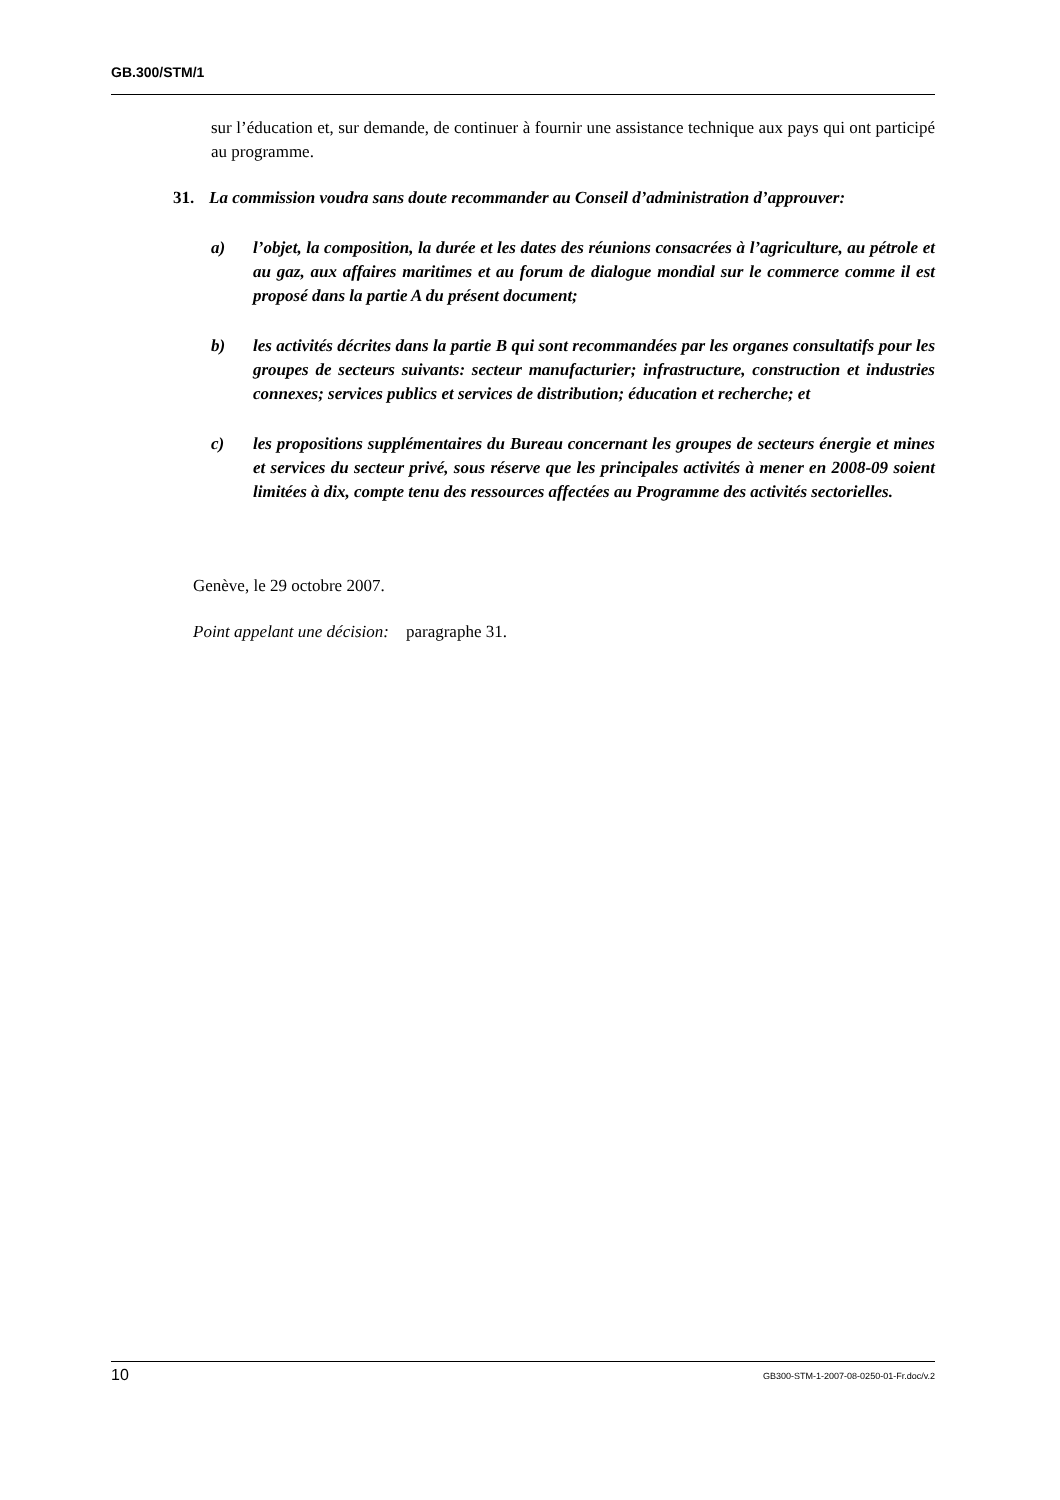GB.300/STM/1
sur l’éducation et, sur demande, de continuer à fournir une assistance technique aux pays qui ont participé au programme.
31. La commission voudra sans doute recommander au Conseil d’administration d’approuver:
a) l’objet, la composition, la durée et les dates des réunions consacrées à l’agriculture, au pétrole et au gaz, aux affaires maritimes et au forum de dialogue mondial sur le commerce comme il est proposé dans la partie A du présent document;
b) les activités décrites dans la partie B qui sont recommandées par les organes consultatifs pour les groupes de secteurs suivants: secteur manufacturier; infrastructure, construction et industries connexes; services publics et services de distribution; éducation et recherche; et
c) les propositions supplémentaires du Bureau concernant les groupes de secteurs énergie et mines et services du secteur privé, sous réserve que les principales activités à mener en 2008-09 soient limitées à dix, compte tenu des ressources affectées au Programme des activités sectorielles.
Genève, le 29 octobre 2007.
Point appelant une décision: paragraphe 31.
10 GB300-STM-1-2007-08-0250-01-Fr.doc/v.2